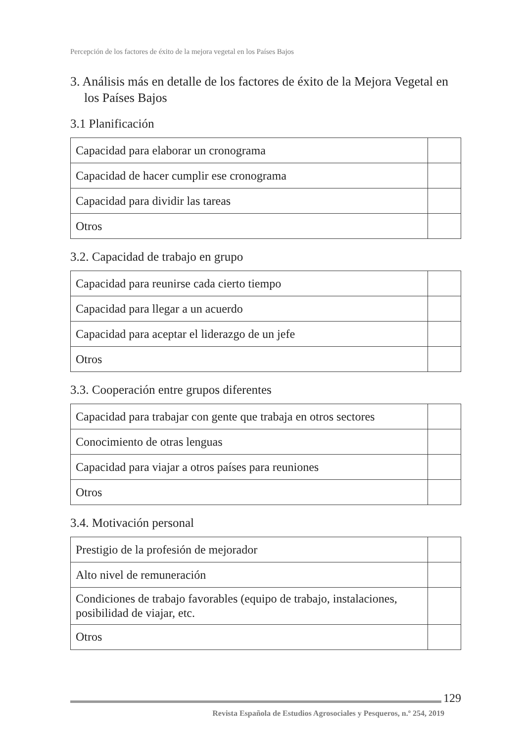Percepción de los factores de éxito de la mejora vegetal en los Países Bajos
3. Análisis más en detalle de los factores de éxito de la Mejora Vegetal en los Países Bajos
3.1 Planificación
| Capacidad para elaborar un cronograma | |
| Capacidad de hacer cumplir ese cronograma | |
| Capacidad para dividir las tareas | |
| Otros | |
3.2. Capacidad de trabajo en grupo
| Capacidad para reunirse cada cierto tiempo | |
| Capacidad para llegar a un acuerdo | |
| Capacidad para aceptar el liderazgo de un jefe | |
| Otros | |
3.3. Cooperación entre grupos diferentes
| Capacidad para trabajar con gente que trabaja en otros sectores | |
| Conocimiento de otras lenguas | |
| Capacidad para viajar a otros países para reuniones | |
| Otros | |
3.4. Motivación personal
| Prestigio de la profesión de mejorador | |
| Alto nivel de remuneración | |
| Condiciones de trabajo favorables (equipo de trabajo, instalaciones, posibilidad de viajar, etc. | |
| Otros | |
129
Revista Española de Estudios Agrosociales y Pesqueros, n.º 254, 2019